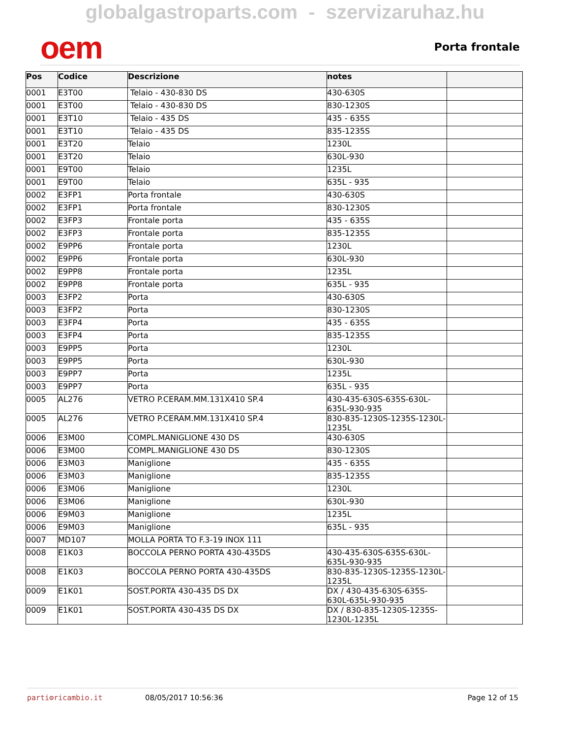globalgastroparts.com - szervizaruhaz.hu
oem
Porta frontale
| Pos | Codice | Descrizione | notes | |
| --- | --- | --- | --- | --- |
| 0001 | E3T00 | Telaio - 430-830 DS | 430-630S | |
| 0001 | E3T00 | Telaio - 430-830 DS | 830-1230S | |
| 0001 | E3T10 | Telaio - 435 DS | 435 - 635S | |
| 0001 | E3T10 | Telaio - 435 DS | 835-1235S | |
| 0001 | E3T20 | Telaio | 1230L | |
| 0001 | E3T20 | Telaio | 630L-930 | |
| 0001 | E9T00 | Telaio | 1235L | |
| 0001 | E9T00 | Telaio | 635L - 935 | |
| 0002 | E3FP1 | Porta frontale | 430-630S | |
| 0002 | E3FP1 | Porta frontale | 830-1230S | |
| 0002 | E3FP3 | Frontale porta | 435 - 635S | |
| 0002 | E3FP3 | Frontale porta | 835-1235S | |
| 0002 | E9PP6 | Frontale porta | 1230L | |
| 0002 | E9PP6 | Frontale porta | 630L-930 | |
| 0002 | E9PP8 | Frontale porta | 1235L | |
| 0002 | E9PP8 | Frontale porta | 635L - 935 | |
| 0003 | E3FP2 | Porta | 430-630S | |
| 0003 | E3FP2 | Porta | 830-1230S | |
| 0003 | E3FP4 | Porta | 435 - 635S | |
| 0003 | E3FP4 | Porta | 835-1235S | |
| 0003 | E9PP5 | Porta | 1230L | |
| 0003 | E9PP5 | Porta | 630L-930 | |
| 0003 | E9PP7 | Porta | 1235L | |
| 0003 | E9PP7 | Porta | 635L - 935 | |
| 0005 | AL276 | VETRO P.CERAM.MM.131X410 SP.4 | 430-435-630S-635S-630L-635L-930-935 | |
| 0005 | AL276 | VETRO P.CERAM.MM.131X410 SP.4 | 830-835-1230S-1235S-1230L-1235L | |
| 0006 | E3M00 | COMPL.MANIGLIONE 430 DS | 430-630S | |
| 0006 | E3M00 | COMPL.MANIGLIONE 430 DS | 830-1230S | |
| 0006 | E3M03 | Maniglione | 435 - 635S | |
| 0006 | E3M03 | Maniglione | 835-1235S | |
| 0006 | E3M06 | Maniglione | 1230L | |
| 0006 | E3M06 | Maniglione | 630L-930 | |
| 0006 | E9M03 | Maniglione | 1235L | |
| 0006 | E9M03 | Maniglione | 635L - 935 | |
| 0007 | MD107 | MOLLA PORTA TO F.3-19 INOX 111 | | |
| 0008 | E1K03 | BOCCOLA PERNO PORTA 430-435DS | 430-435-630S-635S-630L-635L-930-935 | |
| 0008 | E1K03 | BOCCOLA PERNO PORTA 430-435DS | 830-835-1230S-1235S-1230L-1235L | |
| 0009 | E1K01 | SOST.PORTA 430-435 DS DX | DX / 430-435-630S-635S-630L-635L-930-935 | |
| 0009 | E1K01 | SOST.PORTA 430-435 DS DX | DX / 830-835-1230S-1235S-1230L-1235L | |
parti⚙ricambio.it 08/05/2017 10:56:36 Page 12 of 15